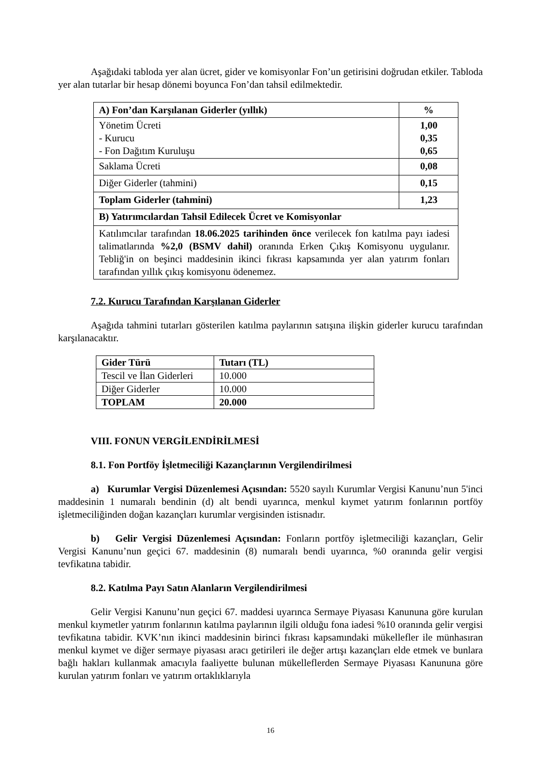Aşağıdaki tabloda yer alan ücret, gider ve komisyonlar Fon’un getirisini doğrudan etkiler. Tabloda yer alan tutarlar bir hesap dönemi boyunca Fon’dan tahsil edilmektedir.
| A) Fon’dan Karşılanan Giderler (yıllık) | % |
| --- | --- |
| Yönetim Ücreti - Kurucu - Fon Dağıtım Kuruluşu | 1,00 0,35 0,65 |
| Saklama Ücreti | 0,08 |
| Diğer Giderler (tahmini) | 0,15 |
| Toplam Giderler (tahmini) | 1,23 |
| B) Yatırımcılardan Tahsil Edilecek Ücret ve Komisyonlar | |
| Katılımcılar tarafından 18.06.2025 tarihinden önce verilecek fon katılma payı iadesi talimatlarında %2,0 (BSMV dahil) oranında Erken Çıkış Komisyonu uygulanır. Tebliğ'in on beşinci maddesinin ikinci fıkrası kapsamında yer alan yatırım fonları tarafından yıllık çıkış komisyonu ödenemez. | |
7.2. Kurucu Tarafından Karşılanan Giderler
Aşağıda tahmini tutarları gösterilen katılma paylarının satışına ilişkin giderler kurucu tarafından karşılanacaktır.
| Gider Türü | Tutarı (TL) |
| --- | --- |
| Tescil ve İlan Giderleri | 10.000 |
| Diğer Giderler | 10.000 |
| TOPLAM | 20.000 |
VIII. FONUN VERGİLENDİRİLMESİ
8.1. Fon Portföy İşletmeciliği Kazançlarının Vergilendirilmesi
a) Kurumlar Vergisi Düzenlemesi Açısından: 5520 sayılı Kurumlar Vergisi Kanunu’nun 5'inci maddesinin 1 numaralı bendinin (d) alt bendi uyarınca, menkul kıymet yatırım fonlarının portföy işletmeciliğinden doğan kazançları kurumlar vergisinden istisnadır.
b) Gelir Vergisi Düzenlemesi Açısından: Fonların portföy işletmeciliği kazançları, Gelir Vergisi Kanunu’nun geçici 67. maddesinin (8) numaralı bendi uyarınca, %0 oranında gelir vergisi tevfikatına tabidir.
8.2. Katılma Payı Satın Alanların Vergilendirilmesi
Gelir Vergisi Kanunu’nun geçici 67. maddesi uyarınca Sermaye Piyasası Kanununa göre kurulan menkul kıymetler yatırım fonlarının katılma paylarının ilgili olduğu fona iadesi %10 oranında gelir vergisi tevfikatına tabidir. KVK’nın ikinci maddesinin birinci fıkrası kapsamındaki mükellefler ile münhasıran menkul kıymet ve diğer sermaye piyasası aracı getirileri ile değer artışı kazançları elde etmek ve bunlara bağlı hakları kullanmak amacıyla faaliyette bulunan mükelleflerden Sermaye Piyasası Kanununa göre kurulan yatırım fonları ve yatırım ortaklıklarıyla
16